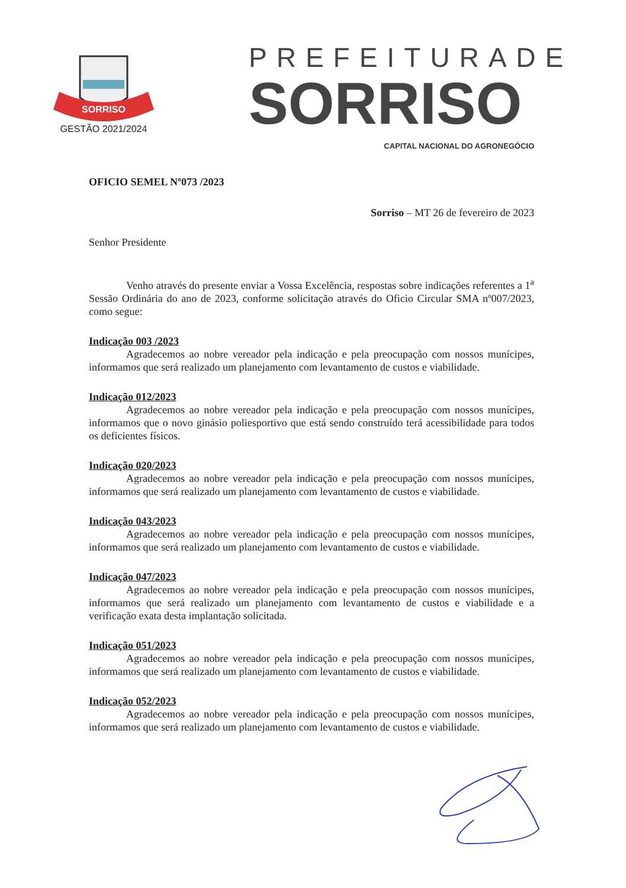SORRISO
GESTÃO 2021/2024
PREFEITURADE
SORRISO
CAPITAL NACIONAL DO AGRONEGÓCIO
OFICIO SEMEL Nº073 /2023
Sorriso – MT 26 de fevereiro de 2023
Senhor Presidente
Venho através do presente enviar a Vossa Excelência, respostas sobre indicações referentes a 1<sup>a</sup> Sessão Ordinária do ano de 2023, conforme solicitação através do Oficio Circular SMA nº007/2023, como segue:
Indicação 003 /2023
Agradecemos ao nobre vereador pela indicação e pela preocupação com nossos munícipes, informamos que será realizado um planejamento com levantamento de custos e viabilidade.
Indicação 012/2023
Agradecemos ao nobre vereador pela indicação e pela preocupação com nossos munícipes, informamos que o novo ginásio poliesportivo que está sendo construído terá acessibilidade para todos os deficientes físicos.
Indicação 020/2023
Agradecemos ao nobre vereador pela indicação e pela preocupação com nossos munícipes, informamos que será realizado um planejamento com levantamento de custos e viabilidade.
Indicação 043/2023
Agradecemos ao nobre vereador pela indicação e pela preocupação com nossos munícipes, informamos que será realizado um planejamento com levantamento de custos e viabilidade.
Indicação 047/2023
Agradecemos ao nobre vereador pela indicação e pela preocupação com nossos munícipes, informamos que será realizado um planejamento com levantamento de custos e viabilidade e a verificação exata desta implantação solicitada.
Indicação 051/2023
Agradecemos ao nobre vereador pela indicação e pela preocupação com nossos munícipes, informamos que será realizado um planejamento com levantamento de custos e viabilidade.
Indicação 052/2023
Agradecemos ao nobre vereador pela indicação e pela preocupação com nossos munícipes, informamos que será realizado um planejamento com levantamento de custos e viabilidade.